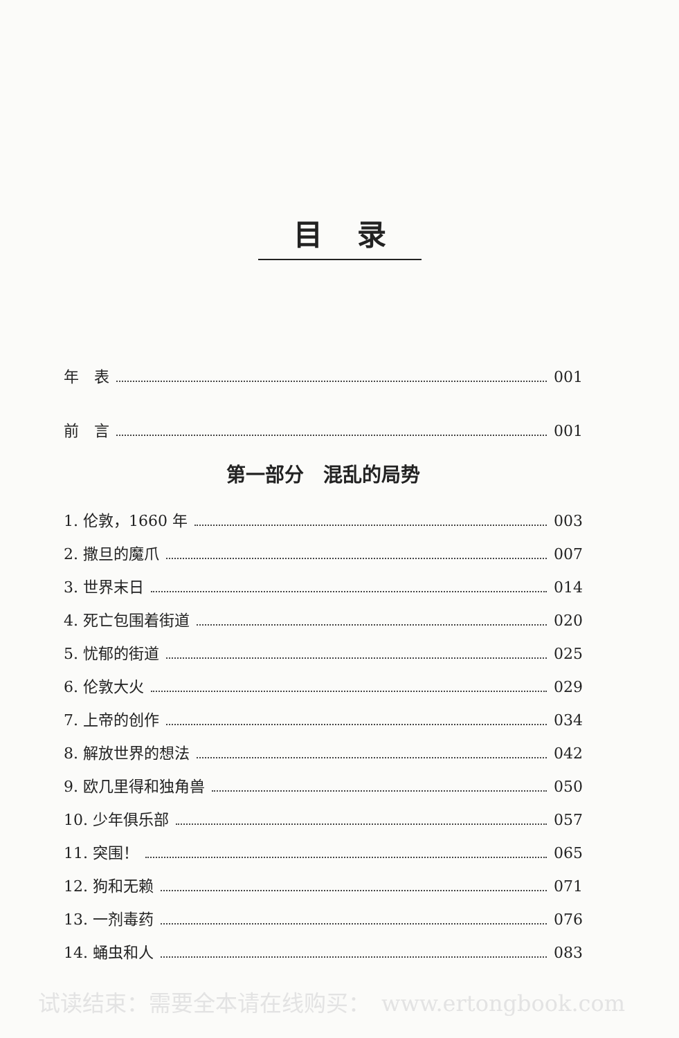目录
年　表 001
前　言 001
第一部分　混乱的局势
1. 伦敦，1660 年 003
2. 撒旦的魔爪 007
3. 世界末日 014
4. 死亡包围着街道 020
5. 忧郁的街道 025
6. 伦敦大火 029
7. 上帝的创作 034
8. 解放世界的想法 042
9. 欧几里得和独角兽 050
10. 少年俱乐部 057
11. 突围！ 065
12. 狗和无赖 071
13. 一剂毒药 076
14. 蛹虫和人 083
试读结束：需要全本请在线购买：　www.ertongbook.com